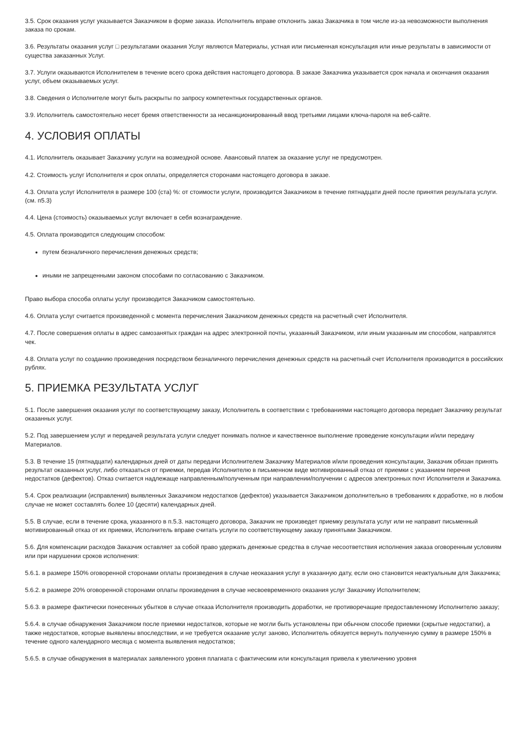3.5. Срок оказания услуг указывается Заказчиком в форме заказа. Исполнитель вправе отклонить заказ Заказчика в том числе из-за невозможности выполнения заказа по срокам.
3.6. Результаты оказания услуг □ результатами оказания Услуг являются Материалы, устная или письменная консультация или иные результаты в зависимости от существа заказанных Услуг.
3.7. Услуги оказываются Исполнителем в течение всего срока действия настоящего договора. В заказе Заказчика указывается срок начала и окончания оказания услуг, объем оказываемых услуг.
3.8. Сведения о Исполнителе могут быть раскрыты по запросу компетентных государственных органов.
3.9. Исполнитель самостоятельно несет бремя ответственности за несанкционированный ввод третьими лицами ключа-пароля на веб-сайте.
4. УСЛОВИЯ ОПЛАТЫ
4.1. Исполнитель оказывает Заказчику услуги на возмездной основе. Авансовый платеж за оказание услуг не предусмотрен.
4.2. Стоимость услуг Исполнителя и срок оплаты, определяется сторонами настоящего договора в заказе.
4.3. Оплата услуг Исполнителя в размере 100 (ста) %: от стоимости услуги, производится Заказчиком в течение пятнадцати дней после принятия результата услуги. (см. п5.3)
4.4. Цена (стоимость) оказываемых услуг включает в себя вознаграждение.
4.5. Оплата производится следующим способом:
путем безналичного перечисления денежных средств;
иными не запрещенными законом способами по согласованию с Заказчиком.
Право выбора способа оплаты услуг производится Заказчиком самостоятельно.
4.6. Оплата услуг считается произведенной с момента перечисления Заказчиком денежных средств на расчетный счет Исполнителя.
4.7. После совершения оплаты в адрес самозанятых граждан на адрес электронной почты, указанный Заказчиком, или иным указанным им способом, направлятся чек.
4.8. Оплата услуг по созданию произведения посредством безналичного перечисления денежных средств на расчетный счет Исполнителя производится в российских рублях.
5. ПРИЕМКА РЕЗУЛЬТАТА УСЛУГ
5.1. После завершения оказания услуг по соответствующему заказу, Исполнитель в соответствии с требованиями настоящего договора передает Заказчику результат оказанных услуг.
5.2. Под завершением услуг и передачей результата услуги следует понимать полное и качественное выполнение проведение консультации и/или передачу Материалов.
5.3. В течение 15 (пятнадцати) календарных дней от даты передачи Исполнителем Заказчику Материалов и/или проведения консультации, Заказчик обязан принять результат оказанных услуг, либо отказаться от приемки, передав Исполнителю в письменном виде мотивированный отказ от приемки с указанием перечня недостатков (дефектов). Отказ считается надлежаще направленным/полученным при направлении/получении с адресов электронных почт Исполнителя и Заказчика.
5.4. Срок реализации (исправления) выявленных Заказчиком недостатков (дефектов) указывается Заказчиком дополнительно в требованиях к доработке, но в любом случае не может составлять более 10 (десяти) календарных дней.
5.5. В случае, если в течение срока, указанного в п.5.3. настоящего договора, Заказчик не произведет приемку результата услуг или не направит письменный мотивированный отказ от их приемки, Исполнитель вправе считать услуги по соответствующему заказу принятыми Заказчиком.
5.6. Для компенсации расходов Заказчик оставляет за собой право удержать денежные средства в случае несоответствия исполнения заказа оговоренным условиям или при нарушении сроков исполнения:
5.6.1. в размере 150% оговоренной сторонами оплаты произведения в случае неоказания услуг в указанную дату, если оно становится неактуальным для Заказчика;
5.6.2. в размере 20% оговоренной сторонами оплаты произведения в случае несвоевременного оказания услуг Заказчику Исполнителем;
5.6.3. в размере фактически понесенных убытков в случае отказа Исполнителя производить доработки, не противоречащие предоставленному Исполнителю заказу;
5.6.4. в случае обнаружения Заказчиком после приемки недостатков, которые не могли быть установлены при обычном способе приемки (скрытые недостатки), а также недостатков, которые выявлены впоследствии, и не требуется оказание услуг заново, Исполнитель обязуется вернуть полученную сумму в размере 150% в течение одного календарного месяца с момента выявления недостатков;
5.6.5. в случае обнаружения в материалах заявленного уровня плагиата с фактическим или консультация привела к увеличению уровня